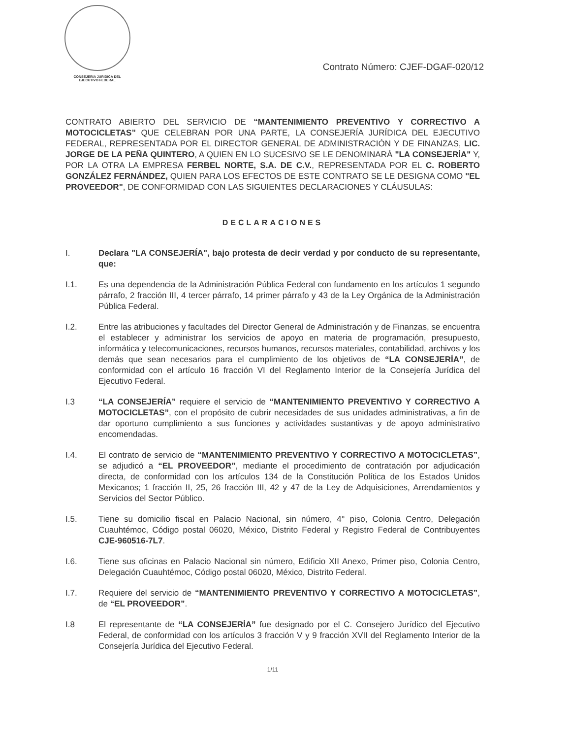CONSEJERIA JURIDICA DEL
EJECUTIVO FEDERAL
Contrato Número: CJEF-DGAF-020/12
CONTRATO ABIERTO DEL SERVICIO DE “MANTENIMIENTO PREVENTIVO Y CORRECTIVO A MOTOCICLETAS” QUE CELEBRAN POR UNA PARTE, LA CONSEJERÍA JURÍDICA DEL EJECUTIVO FEDERAL, REPRESENTADA POR EL DIRECTOR GENERAL DE ADMINISTRACIÓN Y DE FINANZAS, LIC. JORGE DE LA PEÑA QUINTERO, A QUIEN EN LO SUCESIVO SE LE DENOMINARÁ "LA CONSEJERÍA" Y, POR LA OTRA LA EMPRESA FERBEL NORTE, S.A. DE C.V., REPRESENTADA POR EL C. ROBERTO GONZÁLEZ FERNÁNDEZ, QUIEN PARA LOS EFECTOS DE ESTE CONTRATO SE LE DESIGNA COMO "EL PROVEEDOR", DE CONFORMIDAD CON LAS SIGUIENTES DECLARACIONES Y CLÁUSULAS:
DECLARACIONES
I. Declara "LA CONSEJERÍA", bajo protesta de decir verdad y por conducto de su representante, que:
I.1. Es una dependencia de la Administración Pública Federal con fundamento en los artículos 1 segundo párrafo, 2 fracción III, 4 tercer párrafo, 14 primer párrafo y 43 de la Ley Orgánica de la Administración Pública Federal.
I.2. Entre las atribuciones y facultades del Director General de Administración y de Finanzas, se encuentra el establecer y administrar los servicios de apoyo en materia de programación, presupuesto, informática y telecomunicaciones, recursos humanos, recursos materiales, contabilidad, archivos y los demás que sean necesarios para el cumplimiento de los objetivos de “LA CONSEJERÍA”, de conformidad con el artículo 16 fracción VI del Reglamento Interior de la Consejería Jurídica del Ejecutivo Federal.
I.3 “LA CONSEJERÍA” requiere el servicio de “MANTENIMIENTO PREVENTIVO Y CORRECTIVO A MOTOCICLETAS”, con el propósito de cubrir necesidades de sus unidades administrativas, a fin de dar oportuno cumplimiento a sus funciones y actividades sustantivas y de apoyo administrativo encomendadas.
I.4. El contrato de servicio de “MANTENIMIENTO PREVENTIVO Y CORRECTIVO A MOTOCICLETAS”, se adjudicó a “EL PROVEEDOR”, mediante el procedimiento de contratación por adjudicación directa, de conformidad con los artículos 134 de la Constitución Política de los Estados Unidos Mexicanos; 1 fracción II, 25, 26 fracción III, 42 y 47 de la Ley de Adquisiciones, Arrendamientos y Servicios del Sector Público.
I.5. Tiene su domicilio fiscal en Palacio Nacional, sin número, 4° piso, Colonia Centro, Delegación Cuauhtémoc, Código postal 06020, México, Distrito Federal y Registro Federal de Contribuyentes CJE-960516-7L7.
I.6. Tiene sus oficinas en Palacio Nacional sin número, Edificio XII Anexo, Primer piso, Colonia Centro, Delegación Cuauhtémoc, Código postal 06020, México, Distrito Federal.
I.7. Requiere del servicio de “MANTENIMIENTO PREVENTIVO Y CORRECTIVO A MOTOCICLETAS”, de “EL PROVEEDOR”.
I.8 El representante de “LA CONSEJERÍA” fue designado por el C. Consejero Jurídico del Ejecutivo Federal, de conformidad con los artículos 3 fracción V y 9 fracción XVII del Reglamento Interior de la Consejería Jurídica del Ejecutivo Federal.
1/11